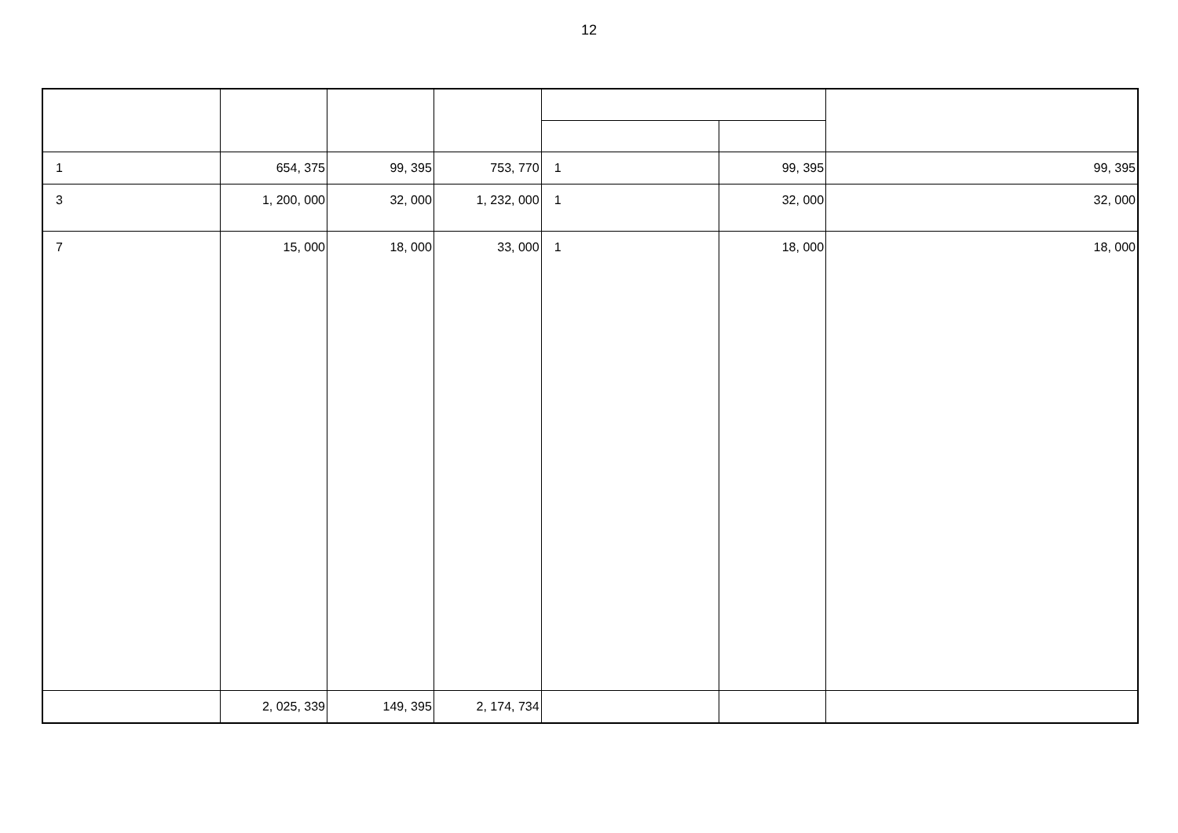12
| 1 | 654, 375 | 99, 395 | 753, 770 | 1 | 99, 395 | 99, 395 |
| 3 | 1, 200, 000 | 32, 000 | 1, 232, 000 | 1 | 32, 000 | 32, 000 |
| 7 | 15, 000 | 18, 000 | 33, 000 | 1 | 18, 000 | 18, 000 |
| | 2, 025, 339 | 149, 395 | 2, 174, 734 | | | |